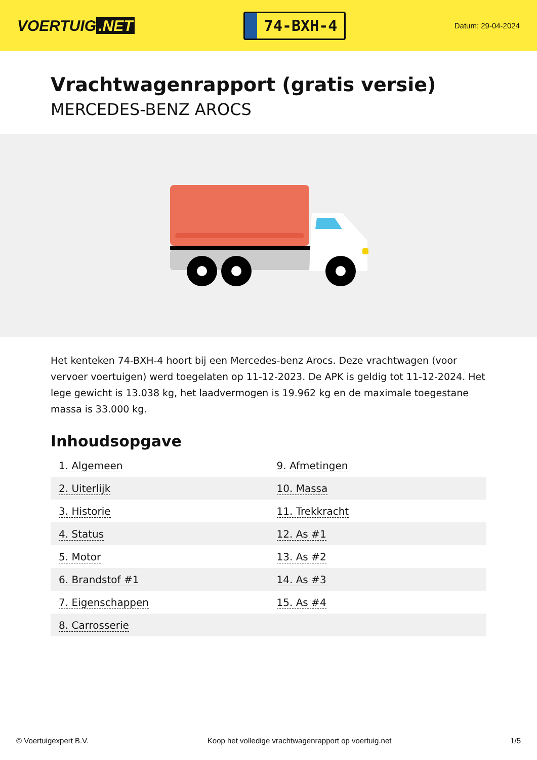VOERTUIG.NET
74-BXH-4
Datum: 29-04-2024
Vrachtwagenrapport (gratis versie)
MERCEDES-BENZ AROCS
Het kenteken 74-BXH-4 hoort bij een Mercedes-benz Arocs. Deze vrachtwagen (voor vervoer voertuigen) werd toegelaten op 11-12-2023. De APK is geldig tot 11-12-2024. Het lege gewicht is 13.038 kg, het laadvermogen is 19.962 kg en de maximale toegestane massa is 33.000 kg.
Inhoudsopgave
| 1. Algemeen | 9. Afmetingen |
| 2. Uiterlijk | 10. Massa |
| 3. Historie | 11. Trekkracht |
| 4. Status | 12. As #1 |
| 5. Motor | 13. As #2 |
| 6. Brandstof #1 | 14. As #3 |
| 7. Eigenschappen | 15. As #4 |
| 8. Carrosserie | |
© Voertuigexpert B.V. Koop het volledige vrachtwagenrapport op voertuig.net 1/5